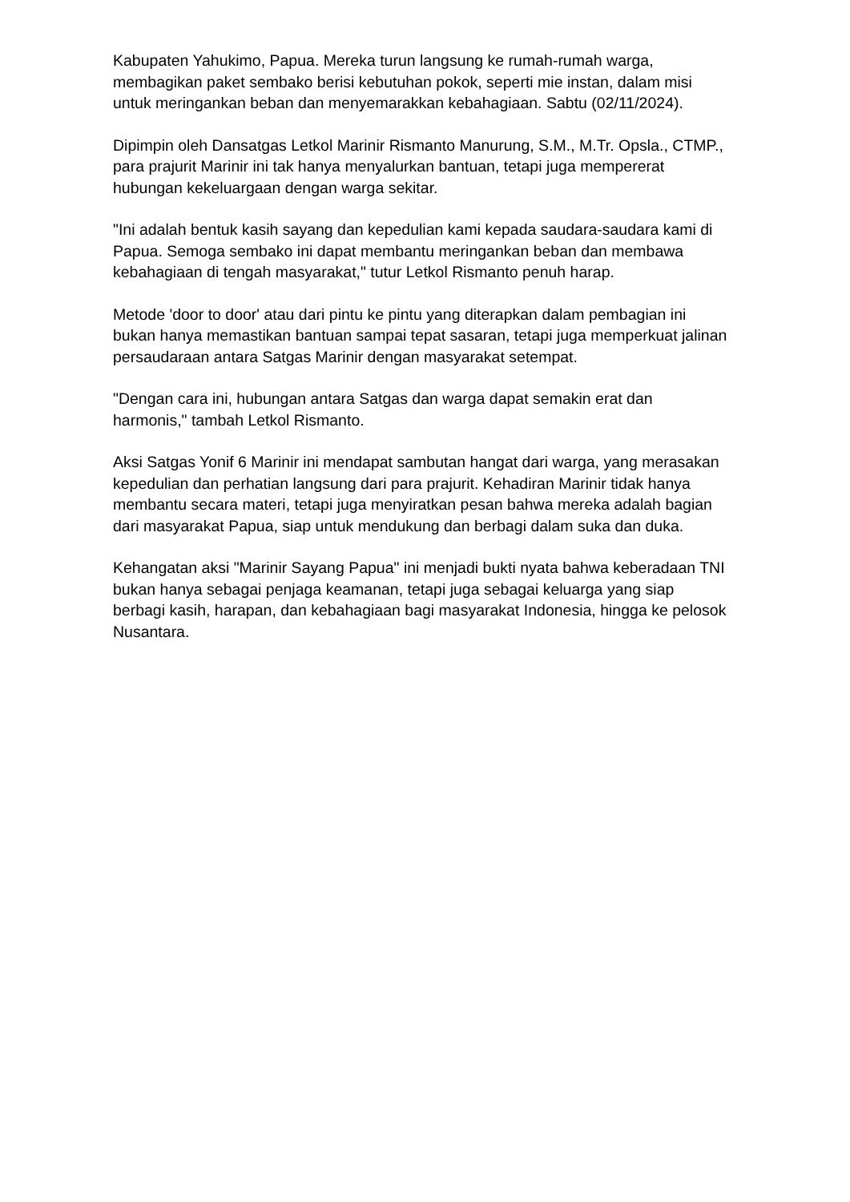Kabupaten Yahukimo, Papua. Mereka turun langsung ke rumah-rumah warga, membagikan paket sembako berisi kebutuhan pokok, seperti mie instan, dalam misi untuk meringankan beban dan menyemarakkan kebahagiaan. Sabtu (02/11/2024).
Dipimpin oleh Dansatgas Letkol Marinir Rismanto Manurung, S.M., M.Tr. Opsla., CTMP., para prajurit Marinir ini tak hanya menyalurkan bantuan, tetapi juga mempererat hubungan kekeluargaan dengan warga sekitar.
"Ini adalah bentuk kasih sayang dan kepedulian kami kepada saudara-saudara kami di Papua. Semoga sembako ini dapat membantu meringankan beban dan membawa kebahagiaan di tengah masyarakat," tutur Letkol Rismanto penuh harap.
Metode 'door to door' atau dari pintu ke pintu yang diterapkan dalam pembagian ini bukan hanya memastikan bantuan sampai tepat sasaran, tetapi juga memperkuat jalinan persaudaraan antara Satgas Marinir dengan masyarakat setempat.
"Dengan cara ini, hubungan antara Satgas dan warga dapat semakin erat dan harmonis," tambah Letkol Rismanto.
Aksi Satgas Yonif 6 Marinir ini mendapat sambutan hangat dari warga, yang merasakan kepedulian dan perhatian langsung dari para prajurit. Kehadiran Marinir tidak hanya membantu secara materi, tetapi juga menyiratkan pesan bahwa mereka adalah bagian dari masyarakat Papua, siap untuk mendukung dan berbagi dalam suka dan duka.
Kehangatan aksi "Marinir Sayang Papua" ini menjadi bukti nyata bahwa keberadaan TNI bukan hanya sebagai penjaga keamanan, tetapi juga sebagai keluarga yang siap berbagi kasih, harapan, dan kebahagiaan bagi masyarakat Indonesia, hingga ke pelosok Nusantara.